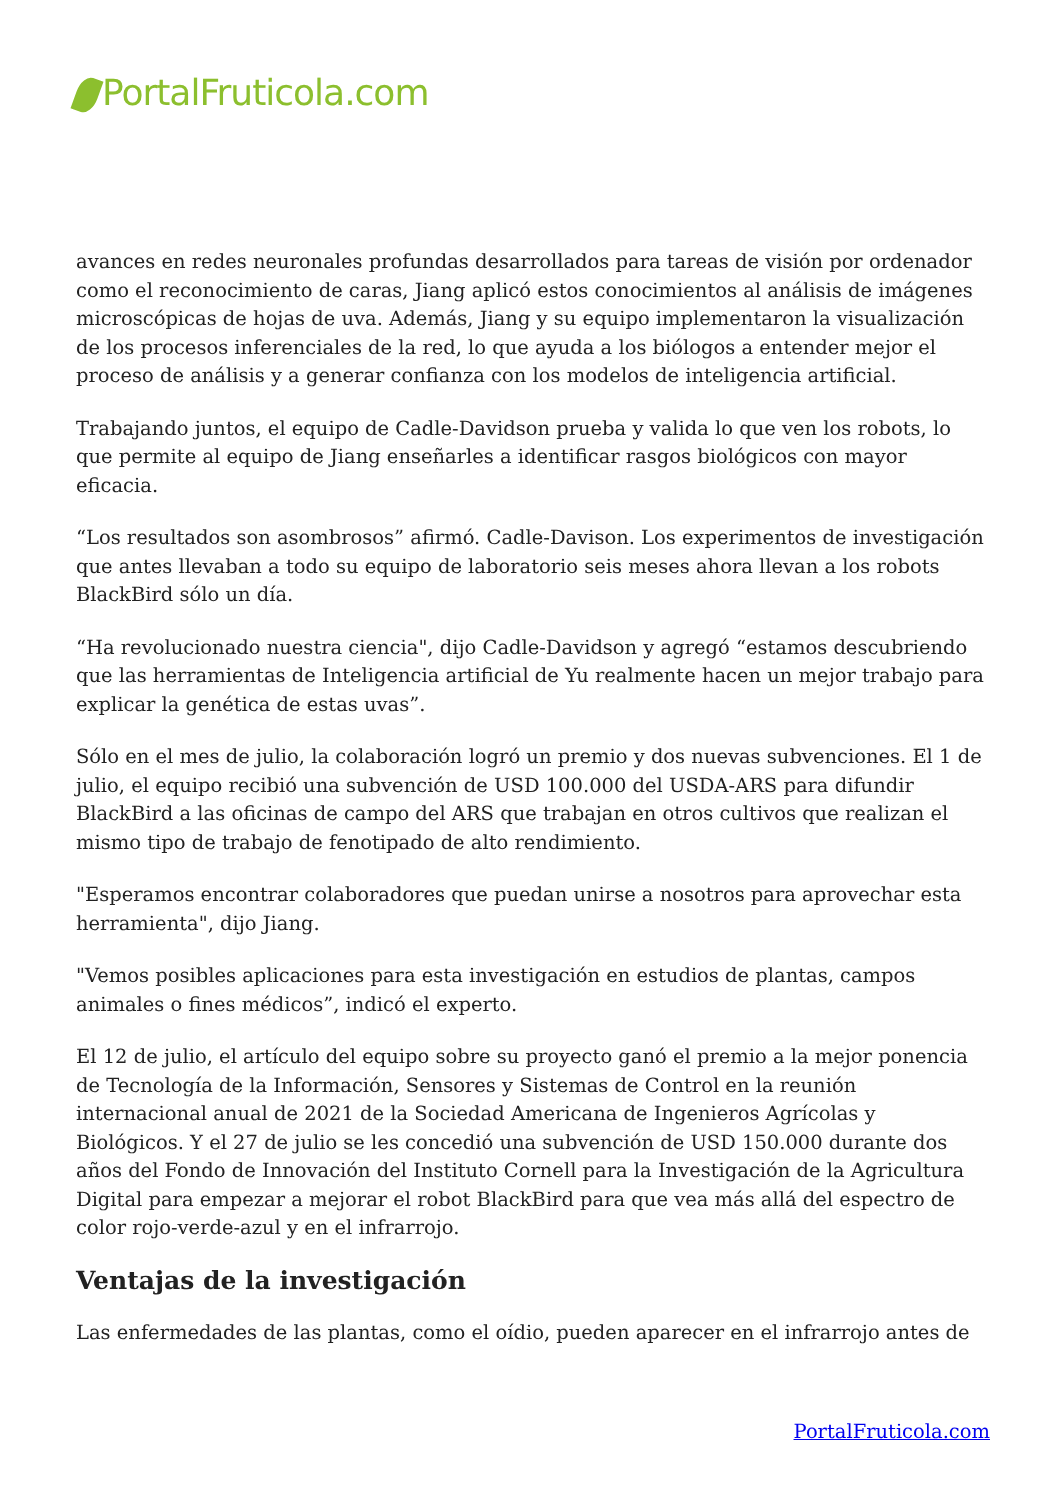PortalFruticola.com
avances en redes neuronales profundas desarrollados para tareas de visión por ordenador como el reconocimiento de caras, Jiang aplicó estos conocimientos al análisis de imágenes microscópicas de hojas de uva. Además, Jiang y su equipo implementaron la visualización de los procesos inferenciales de la red, lo que ayuda a los biólogos a entender mejor el proceso de análisis y a generar confianza con los modelos de inteligencia artificial.
Trabajando juntos, el equipo de Cadle-Davidson prueba y valida lo que ven los robots, lo que permite al equipo de Jiang enseñarles a identificar rasgos biológicos con mayor eficacia.
“Los resultados son asombrosos” afirmó. Cadle-Davison. Los experimentos de investigación que antes llevaban a todo su equipo de laboratorio seis meses ahora llevan a los robots BlackBird sólo un día.
“Ha revolucionado nuestra ciencia", dijo Cadle-Davidson y agregó “estamos descubriendo que las herramientas de Inteligencia artificial de Yu realmente hacen un mejor trabajo para explicar la genética de estas uvas”.
Sólo en el mes de julio, la colaboración logró un premio y dos nuevas subvenciones. El 1 de julio, el equipo recibió una subvención de USD 100.000 del USDA-ARS para difundir BlackBird a las oficinas de campo del ARS que trabajan en otros cultivos que realizan el mismo tipo de trabajo de fenotipado de alto rendimiento.
"Esperamos encontrar colaboradores que puedan unirse a nosotros para aprovechar esta herramienta", dijo Jiang.
"Vemos posibles aplicaciones para esta investigación en estudios de plantas, campos animales o fines médicos”, indicó el experto.
El 12 de julio, el artículo del equipo sobre su proyecto ganó el premio a la mejor ponencia de Tecnología de la Información, Sensores y Sistemas de Control en la reunión internacional anual de 2021 de la Sociedad Americana de Ingenieros Agrícolas y Biológicos. Y el 27 de julio se les concedió una subvención de USD 150.000 durante dos años del Fondo de Innovación del Instituto Cornell para la Investigación de la Agricultura Digital para empezar a mejorar el robot BlackBird para que vea más allá del espectro de color rojo-verde-azul y en el infrarrojo.
Ventajas de la investigación
Las enfermedades de las plantas, como el oídio, pueden aparecer en el infrarrojo antes de
PortalFruticola.com